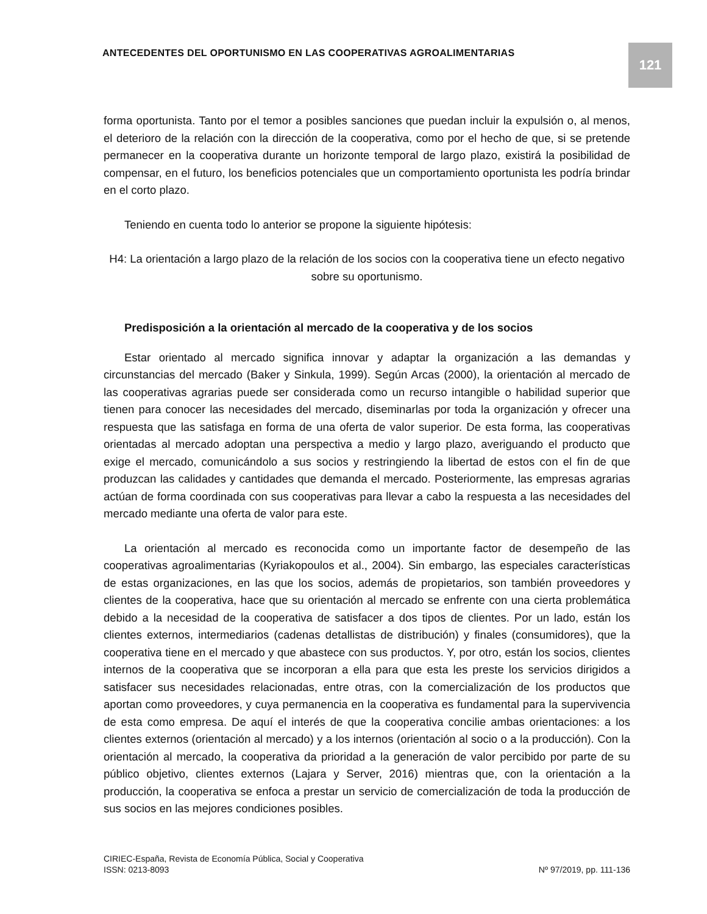ANTECEDENTES DEL OPORTUNISMO EN LAS COOPERATIVAS AGROALIMENTARIAS
121
forma oportunista. Tanto por el temor a posibles sanciones que puedan incluir la expulsión o, al menos, el deterioro de la relación con la dirección de la cooperativa, como por el hecho de que, si se pretende permanecer en la cooperativa durante un horizonte temporal de largo plazo, existirá la posibilidad de compensar, en el futuro, los beneficios potenciales que un comportamiento oportunista les podría brindar en el corto plazo.
Teniendo en cuenta todo lo anterior se propone la siguiente hipótesis:
H4: La orientación a largo plazo de la relación de los socios con la cooperativa tiene un efecto negativo sobre su oportunismo.
Predisposición a la orientación al mercado de la cooperativa y de los socios
Estar orientado al mercado significa innovar y adaptar la organización a las demandas y circunstancias del mercado (Baker y Sinkula, 1999). Según Arcas (2000), la orientación al mercado de las cooperativas agrarias puede ser considerada como un recurso intangible o habilidad superior que tienen para conocer las necesidades del mercado, diseminarlas por toda la organización y ofrecer una respuesta que las satisfaga en forma de una oferta de valor superior. De esta forma, las cooperativas orientadas al mercado adoptan una perspectiva a medio y largo plazo, averiguando el producto que exige el mercado, comunicándolo a sus socios y restringiendo la libertad de estos con el fin de que produzcan las calidades y cantidades que demanda el mercado. Posteriormente, las empresas agrarias actúan de forma coordinada con sus cooperativas para llevar a cabo la respuesta a las necesidades del mercado mediante una oferta de valor para este.
La orientación al mercado es reconocida como un importante factor de desempeño de las cooperativas agroalimentarias (Kyriakopoulos et al., 2004). Sin embargo, las especiales características de estas organizaciones, en las que los socios, además de propietarios, son también proveedores y clientes de la cooperativa, hace que su orientación al mercado se enfrente con una cierta problemática debido a la necesidad de la cooperativa de satisfacer a dos tipos de clientes. Por un lado, están los clientes externos, intermediarios (cadenas detallistas de distribución) y finales (consumidores), que la cooperativa tiene en el mercado y que abastece con sus productos. Y, por otro, están los socios, clientes internos de la cooperativa que se incorporan a ella para que esta les preste los servicios dirigidos a satisfacer sus necesidades relacionadas, entre otras, con la comercialización de los productos que aportan como proveedores, y cuya permanencia en la cooperativa es fundamental para la supervivencia de esta como empresa. De aquí el interés de que la cooperativa concilie ambas orientaciones: a los clientes externos (orientación al mercado) y a los internos (orientación al socio o a la producción). Con la orientación al mercado, la cooperativa da prioridad a la generación de valor percibido por parte de su público objetivo, clientes externos (Lajara y Server, 2016) mientras que, con la orientación a la producción, la cooperativa se enfoca a prestar un servicio de comercialización de toda la producción de sus socios en las mejores condiciones posibles.
CIRIEC-España, Revista de Economía Pública, Social y Cooperativa
ISSN: 0213-8093
Nº 97/2019, pp. 111-136